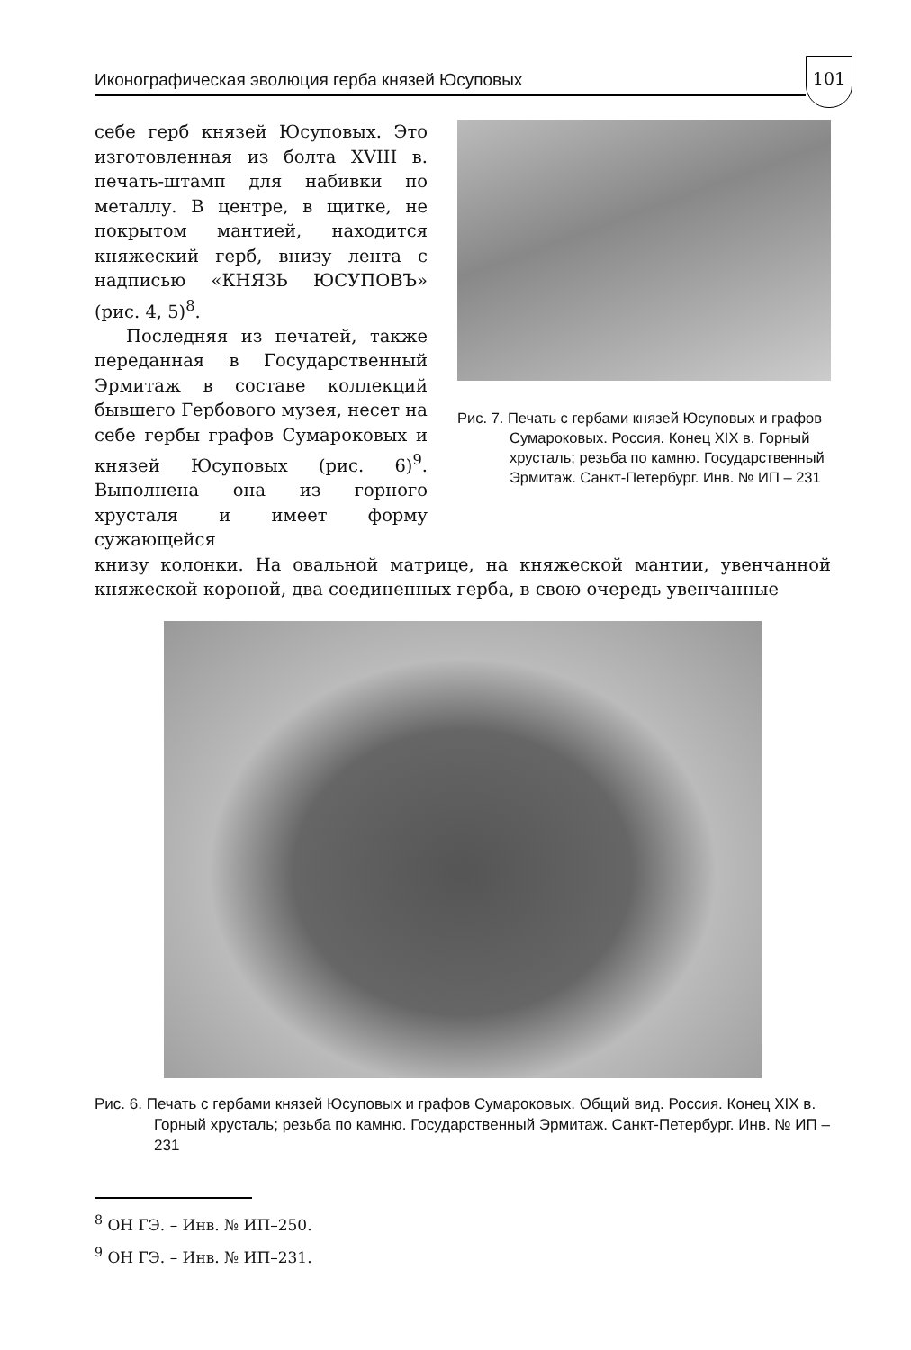Иконографическая эволюция герба князей Юсуповых
101
Рис. 7. Печать с гербами князей Юсуповых и графов Сумароковых. Россия. Конец XIX в. Горный хрусталь; резьба по камню. Государственный Эрмитаж. Санкт-Петербург. Инв. № ИП – 231
себе герб князей Юсуповых. Это изготовленная из болта XVIII в. печать-штамп для набивки по металлу. В центре, в щитке, не покрытом мантией, находится княжеский герб, внизу лента с надписью «КНЯЗЬ ЮСУПОВЪ» (рис. 4, 5)<sup>8</sup>.
Последняя из печатей, также переданная в Государственный Эрмитаж в составе коллекций бывшего Гербового музея, несет на себе гербы графов Сумароковых и князей Юсуповых (рис. 6)<sup>9</sup>. Выполнена она из горного хрусталя и имеет форму сужающейся
книзу колонки. На овальной матрице, на княжеской мантии, увенчанной княжеской короной, два соединенных герба, в свою очередь увенчанные
Рис. 6. Печать с гербами князей Юсуповых и графов Сумароковых. Общий вид. Россия. Конец XIX в. Горный хрусталь; резьба по камню. Государственный Эрмитаж. Санкт-Петербург. Инв. № ИП – 231
<sup>8</sup> ОН ГЭ. – Инв. № ИП–250.
<sup>9</sup> ОН ГЭ. – Инв. № ИП–231.